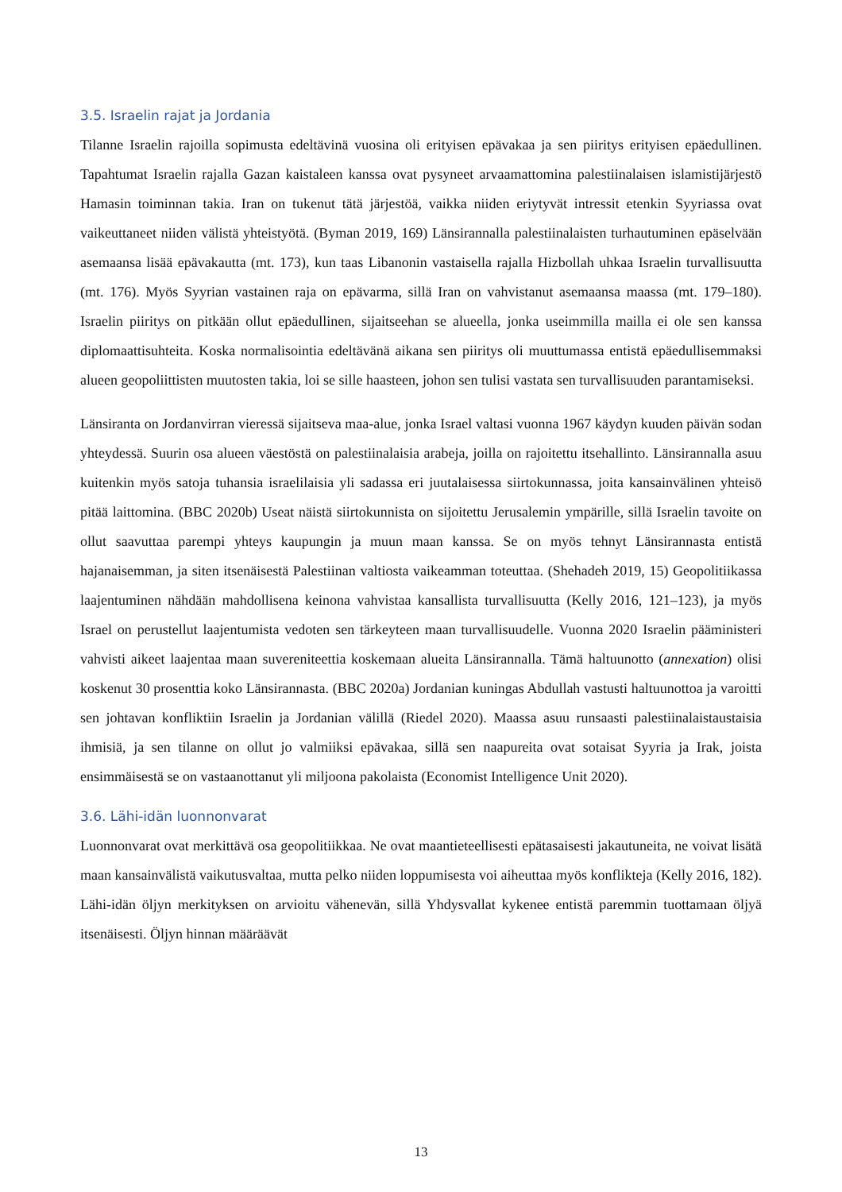3.5. Israelin rajat ja Jordania
Tilanne Israelin rajoilla sopimusta edeltävinä vuosina oli erityisen epävakaa ja sen piiritys erityisen epäedullinen. Tapahtumat Israelin rajalla Gazan kaistaleen kanssa ovat pysyneet arvaamattomina palestiinalaisen islamistijärjestö Hamasin toiminnan takia. Iran on tukenut tätä järjestöä, vaikka niiden eriytyvät intressit etenkin Syyriassa ovat vaikeuttaneet niiden välistä yhteistyötä. (Byman 2019, 169) Länsirannalla palestiinalaisten turhautuminen epäselvään asemaansa lisää epävakautta (mt. 173), kun taas Libanonin vastaisella rajalla Hizbollah uhkaa Israelin turvallisuutta (mt. 176). Myös Syyrian vastainen raja on epävarma, sillä Iran on vahvistanut asemaansa maassa (mt. 179–180). Israelin piiritys on pitkään ollut epäedullinen, sijaitseehan se alueella, jonka useimmilla mailla ei ole sen kanssa diplomaattisuhteita. Koska normalisointia edeltävänä aikana sen piiritys oli muuttumassa entistä epäedullisemmaksi alueen geopoliittisten muutosten takia, loi se sille haasteen, johon sen tulisi vastata sen turvallisuuden parantamiseksi.
Länsiranta on Jordanvirran vieressä sijaitseva maa-alue, jonka Israel valtasi vuonna 1967 käydyn kuuden päivän sodan yhteydessä. Suurin osa alueen väestöstä on palestiinalaisia arabeja, joilla on rajoitettu itsehallinto. Länsirannalla asuu kuitenkin myös satoja tuhansia israelilaisia yli sadassa eri juutalaisessa siirtokunnassa, joita kansainvälinen yhteisö pitää laittomina. (BBC 2020b) Useat näistä siirtokunnista on sijoitettu Jerusalemin ympärille, sillä Israelin tavoite on ollut saavuttaa parempi yhteys kaupungin ja muun maan kanssa. Se on myös tehnyt Länsirannasta entistä hajanaisemman, ja siten itsenäisestä Palestiinan valtiosta vaikeamman toteuttaa. (Shehadeh 2019, 15) Geopolitiikassa laajentuminen nähdään mahdollisena keinona vahvistaa kansallista turvallisuutta (Kelly 2016, 121–123), ja myös Israel on perustellut laajentumista vedoten sen tärkeyteen maan turvallisuudelle. Vuonna 2020 Israelin pääministeri vahvisti aikeet laajentaa maan suvereniteettia koskemaan alueita Länsirannalla. Tämä haltuunotto (annexation) olisi koskenut 30 prosenttia koko Länsirannasta. (BBC 2020a) Jordanian kuningas Abdullah vastusti haltuunottoa ja varoitti sen johtavan konfliktiin Israelin ja Jordanian välillä (Riedel 2020). Maassa asuu runsaasti palestiinalaistaustaisia ihmisiä, ja sen tilanne on ollut jo valmiiksi epävakaa, sillä sen naapureita ovat sotaisat Syyria ja Irak, joista ensimmäisestä se on vastaanottanut yli miljoona pakolaista (Economist Intelligence Unit 2020).
3.6. Lähi-idän luonnonvarat
Luonnonvarat ovat merkittävä osa geopolitiikkaa. Ne ovat maantieteellisesti epätasaisesti jakautuneita, ne voivat lisätä maan kansainvälistä vaikutusvaltaa, mutta pelko niiden loppumisesta voi aiheuttaa myös konflikteja (Kelly 2016, 182). Lähi-idän öljyn merkityksen on arvioitu vähenevän, sillä Yhdysvallat kykenee entistä paremmin tuottamaan öljyä itsenäisesti. Öljyn hinnan määräävät
13